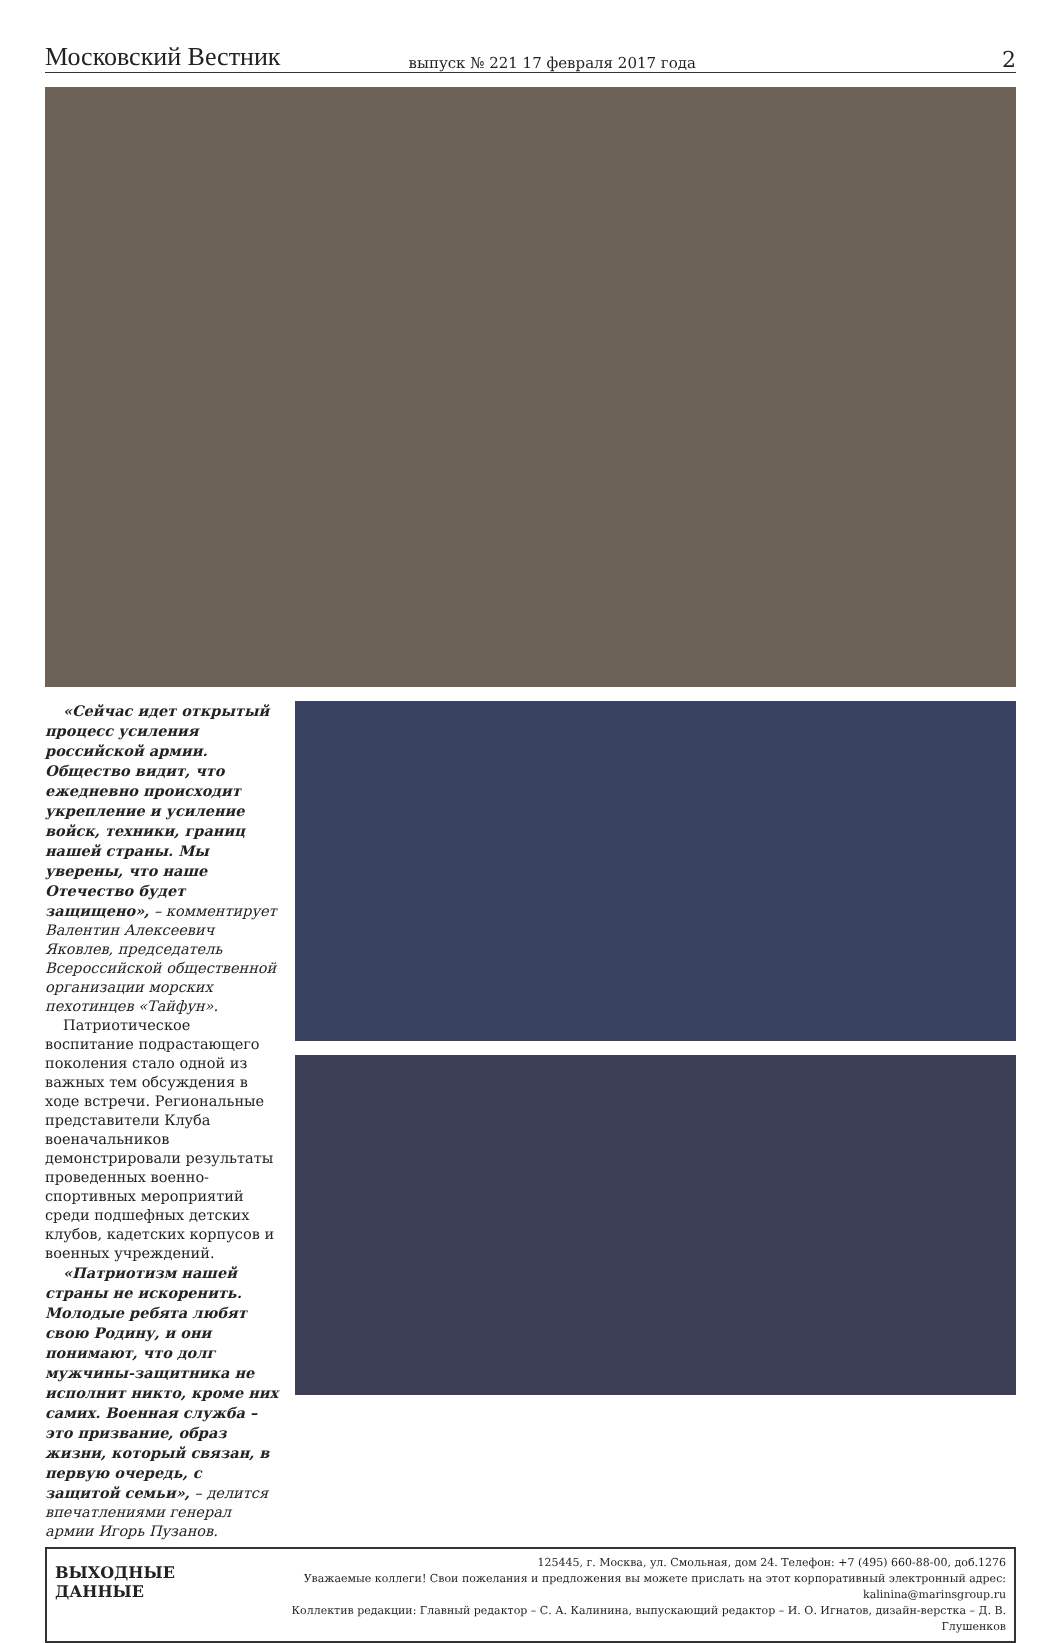Московский Вестник выпуск № 221 17 февраля 2017 года 2
«Сейчас идет открытый процесс усиления российской армии. Общество видит, что ежедневно происходит укрепление и усиление войск, техники, границ нашей страны. Мы уверены, что наше Отечество будет защищено», – комментирует Валентин Алексеевич Яковлев, председатель Всероссийской общественной организации морских пехотинцев «Тайфун».
Патриотическое воспитание подрастающего поколения стало одной из важных тем обсуждения в ходе встречи. Региональные представители Клуба военачальников демонстрировали результаты проведенных военно-спортивных мероприятий среди подшефных детских клубов, кадетских корпусов и военных учреждений.
«Патриотизм нашей страны не искоренить. Молодые ребята любят свою Родину, и они понимают, что долг мужчины-защитника не исполнит никто, кроме них самих. Военная служба – это призвание, образ жизни, который связан, в первую очередь, с защитой семьи», – делится впечатлениями генерал армии Игорь Пузанов.
ВЫХОДНЫЕ ДАННЫЕ
125445, г. Москва, ул. Смольная, дом 24. Телефон: +7 (495) 660-88-00, доб.1276
Уважаемые коллеги! Свои пожелания и предложения вы можете прислать на этот корпоративный электронный адрес: kalinina@marinsgroup.ru
Коллектив редакции: Главный редактор – С. А. Калинина, выпускающий редактор – И. О. Игнатов, дизайн-верстка – Д. В. Глушенков